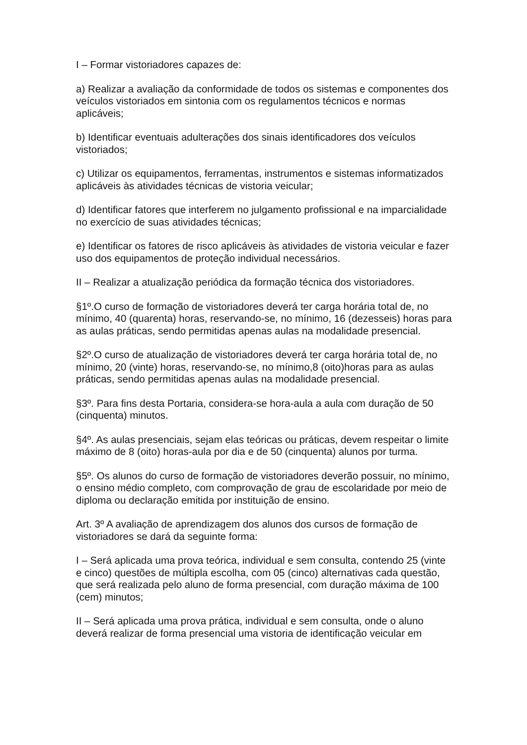I – Formar vistoriadores capazes de:
a) Realizar a avaliação da conformidade de todos os sistemas e componentes dos veículos vistoriados em sintonia com os regulamentos técnicos e normas aplicáveis;
b) Identificar eventuais adulterações dos sinais identificadores dos veículos vistoriados;
c) Utilizar os equipamentos, ferramentas, instrumentos e sistemas informatizados aplicáveis às atividades técnicas de vistoria veicular;
d) Identificar fatores que interferem no julgamento profissional e na imparcialidade no exercício de suas atividades técnicas;
e) Identificar os fatores de risco aplicáveis às atividades de vistoria veicular e fazer uso dos equipamentos de proteção individual necessários.
II – Realizar a atualização periódica da formação técnica dos vistoriadores.
§1º.O curso de formação de vistoriadores deverá ter carga horária total de, no mínimo, 40 (quarenta) horas, reservando-se, no mínimo, 16 (dezesseis) horas para as aulas práticas, sendo permitidas apenas aulas na modalidade presencial.
§2º.O curso de atualização de vistoriadores deverá ter carga horária total de, no mínimo, 20 (vinte) horas, reservando-se, no mínimo,8 (oito)horas para as aulas práticas, sendo permitidas apenas aulas na modalidade presencial.
§3º. Para fins desta Portaria, considera-se hora-aula a aula com duração de 50 (cinquenta) minutos.
§4º. As aulas presenciais, sejam elas teóricas ou práticas, devem respeitar o limite máximo de 8 (oito) horas-aula por dia e de 50 (cinquenta) alunos por turma.
§5º. Os alunos do curso de formação de vistoriadores deverão possuir, no mínimo, o ensino médio completo, com comprovação de grau de escolaridade por meio de diploma ou declaração emitida por instituição de ensino.
Art. 3º A avaliação de aprendizagem dos alunos dos cursos de formação de vistoriadores se dará da seguinte forma:
I – Será aplicada uma prova teórica, individual e sem consulta, contendo 25 (vinte e cinco) questões de múltipla escolha, com 05 (cinco) alternativas cada questão, que será realizada pelo aluno de forma presencial, com duração máxima de 100 (cem) minutos;
II – Será aplicada uma prova prática, individual e sem consulta, onde o aluno deverá realizar de forma presencial uma vistoria de identificação veicular em